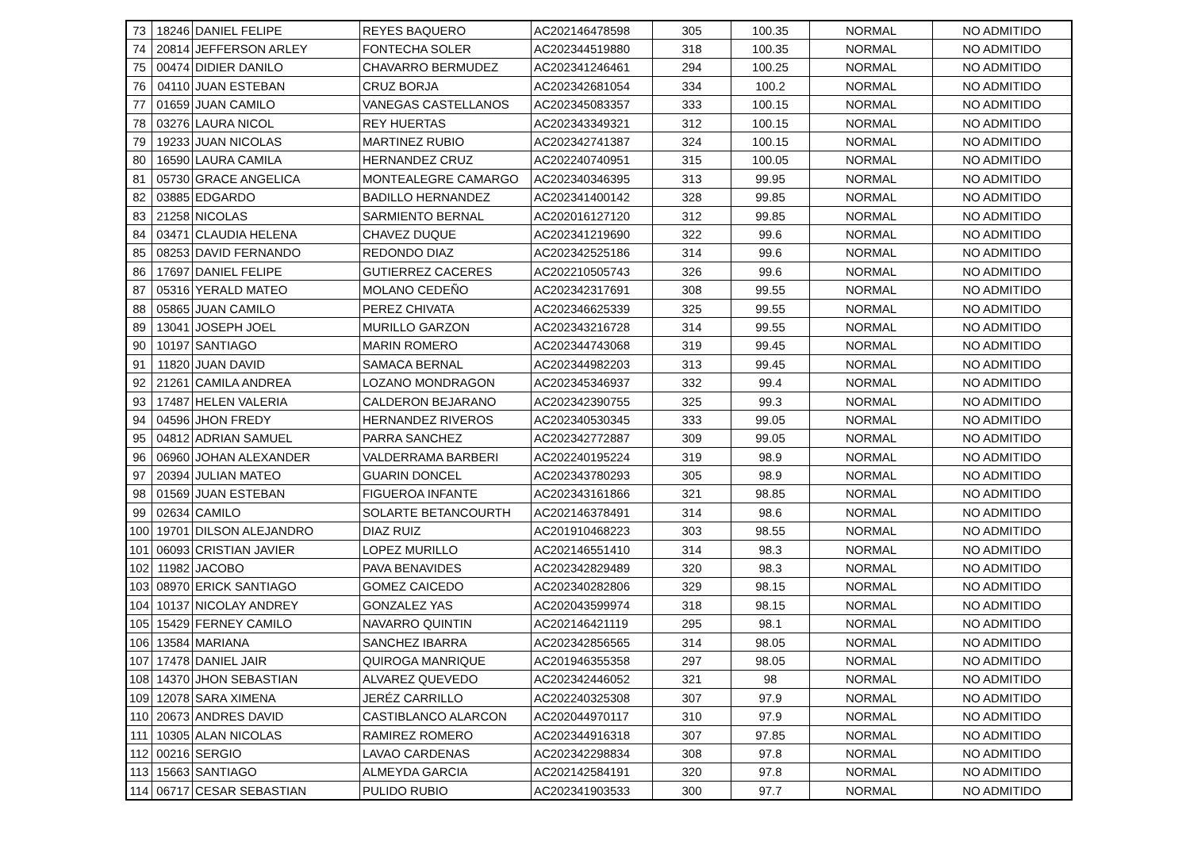| 73 | 18246 | DANIEL FELIPE | REYES BAQUERO | AC202146478598 | 305 | 100.35 | NORMAL | NO ADMITIDO |
| 74 | 20814 | JEFFERSON ARLEY | FONTECHA SOLER | AC202344519880 | 318 | 100.35 | NORMAL | NO ADMITIDO |
| 75 | 00474 | DIDIER DANILO | CHAVARRO BERMUDEZ | AC202341246461 | 294 | 100.25 | NORMAL | NO ADMITIDO |
| 76 | 04110 | JUAN ESTEBAN | CRUZ BORJA | AC202342681054 | 334 | 100.2 | NORMAL | NO ADMITIDO |
| 77 | 01659 | JUAN CAMILO | VANEGAS CASTELLANOS | AC202345083357 | 333 | 100.15 | NORMAL | NO ADMITIDO |
| 78 | 03276 | LAURA NICOL | REY HUERTAS | AC202343349321 | 312 | 100.15 | NORMAL | NO ADMITIDO |
| 79 | 19233 | JUAN NICOLAS | MARTINEZ RUBIO | AC202342741387 | 324 | 100.15 | NORMAL | NO ADMITIDO |
| 80 | 16590 | LAURA CAMILA | HERNANDEZ CRUZ | AC202240740951 | 315 | 100.05 | NORMAL | NO ADMITIDO |
| 81 | 05730 | GRACE ANGELICA | MONTEALEGRE CAMARGO | AC202340346395 | 313 | 99.95 | NORMAL | NO ADMITIDO |
| 82 | 03885 | EDGARDO | BADILLO HERNANDEZ | AC202341400142 | 328 | 99.85 | NORMAL | NO ADMITIDO |
| 83 | 21258 | NICOLAS | SARMIENTO BERNAL | AC202016127120 | 312 | 99.85 | NORMAL | NO ADMITIDO |
| 84 | 03471 | CLAUDIA HELENA | CHAVEZ DUQUE | AC202341219690 | 322 | 99.6 | NORMAL | NO ADMITIDO |
| 85 | 08253 | DAVID FERNANDO | REDONDO DIAZ | AC202342525186 | 314 | 99.6 | NORMAL | NO ADMITIDO |
| 86 | 17697 | DANIEL FELIPE | GUTIERREZ CACERES | AC202210505743 | 326 | 99.6 | NORMAL | NO ADMITIDO |
| 87 | 05316 | YERALD MATEO | MOLANO CEDEÑO | AC202342317691 | 308 | 99.55 | NORMAL | NO ADMITIDO |
| 88 | 05865 | JUAN CAMILO | PEREZ CHIVATA | AC202346625339 | 325 | 99.55 | NORMAL | NO ADMITIDO |
| 89 | 13041 | JOSEPH JOEL | MURILLO GARZON | AC202343216728 | 314 | 99.55 | NORMAL | NO ADMITIDO |
| 90 | 10197 | SANTIAGO | MARIN ROMERO | AC202344743068 | 319 | 99.45 | NORMAL | NO ADMITIDO |
| 91 | 11820 | JUAN DAVID | SAMACA BERNAL | AC202344982203 | 313 | 99.45 | NORMAL | NO ADMITIDO |
| 92 | 21261 | CAMILA ANDREA | LOZANO MONDRAGON | AC202345346937 | 332 | 99.4 | NORMAL | NO ADMITIDO |
| 93 | 17487 | HELEN VALERIA | CALDERON BEJARANO | AC202342390755 | 325 | 99.3 | NORMAL | NO ADMITIDO |
| 94 | 04596 | JHON FREDY | HERNANDEZ RIVEROS | AC202340530345 | 333 | 99.05 | NORMAL | NO ADMITIDO |
| 95 | 04812 | ADRIAN SAMUEL | PARRA SANCHEZ | AC202342772887 | 309 | 99.05 | NORMAL | NO ADMITIDO |
| 96 | 06960 | JOHAN ALEXANDER | VALDERRAMA BARBERI | AC202240195224 | 319 | 98.9 | NORMAL | NO ADMITIDO |
| 97 | 20394 | JULIAN MATEO | GUARIN DONCEL | AC202343780293 | 305 | 98.9 | NORMAL | NO ADMITIDO |
| 98 | 01569 | JUAN ESTEBAN | FIGUEROA INFANTE | AC202343161866 | 321 | 98.85 | NORMAL | NO ADMITIDO |
| 99 | 02634 | CAMILO | SOLARTE BETANCOURTH | AC202146378491 | 314 | 98.6 | NORMAL | NO ADMITIDO |
| 100 | 19701 | DILSON ALEJANDRO | DIAZ RUIZ | AC201910468223 | 303 | 98.55 | NORMAL | NO ADMITIDO |
| 101 | 06093 | CRISTIAN JAVIER | LOPEZ MURILLO | AC202146551410 | 314 | 98.3 | NORMAL | NO ADMITIDO |
| 102 | 11982 | JACOBO | PAVA BENAVIDES | AC202342829489 | 320 | 98.3 | NORMAL | NO ADMITIDO |
| 103 | 08970 | ERICK SANTIAGO | GOMEZ CAICEDO | AC202340282806 | 329 | 98.15 | NORMAL | NO ADMITIDO |
| 104 | 10137 | NICOLAY ANDREY | GONZALEZ YAS | AC202043599974 | 318 | 98.15 | NORMAL | NO ADMITIDO |
| 105 | 15429 | FERNEY CAMILO | NAVARRO QUINTIN | AC202146421119 | 295 | 98.1 | NORMAL | NO ADMITIDO |
| 106 | 13584 | MARIANA | SANCHEZ IBARRA | AC202342856565 | 314 | 98.05 | NORMAL | NO ADMITIDO |
| 107 | 17478 | DANIEL JAIR | QUIROGA MANRIQUE | AC201946355358 | 297 | 98.05 | NORMAL | NO ADMITIDO |
| 108 | 14370 | JHON SEBASTIAN | ALVAREZ QUEVEDO | AC202342446052 | 321 | 98 | NORMAL | NO ADMITIDO |
| 109 | 12078 | SARA XIMENA | JERÉZ CARRILLO | AC202240325308 | 307 | 97.9 | NORMAL | NO ADMITIDO |
| 110 | 20673 | ANDRES DAVID | CASTIBLANCO ALARCON | AC202044970117 | 310 | 97.9 | NORMAL | NO ADMITIDO |
| 111 | 10305 | ALAN NICOLAS | RAMIREZ ROMERO | AC202344916318 | 307 | 97.85 | NORMAL | NO ADMITIDO |
| 112 | 00216 | SERGIO | LAVAO CARDENAS | AC202342298834 | 308 | 97.8 | NORMAL | NO ADMITIDO |
| 113 | 15663 | SANTIAGO | ALMEYDA GARCIA | AC202142584191 | 320 | 97.8 | NORMAL | NO ADMITIDO |
| 114 | 06717 | CESAR SEBASTIAN | PULIDO RUBIO | AC202341903533 | 300 | 97.7 | NORMAL | NO ADMITIDO |